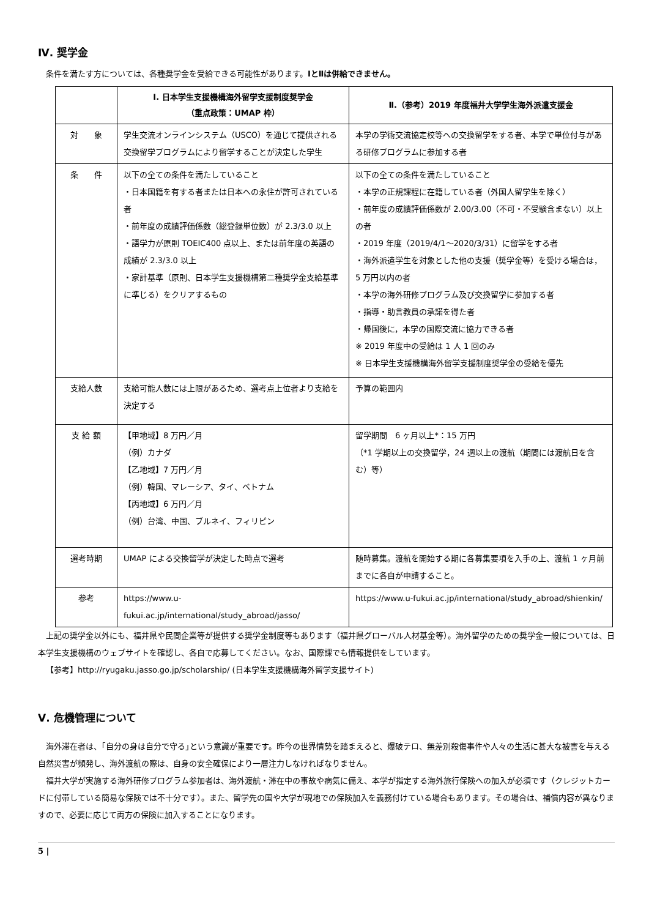Ⅳ. 奨学金
条件を満たす方については、各種奨学金を受給できる可能性があります。ⅠとⅡは併給できません。
| | Ⅰ. 日本学生支援機構海外留学支援制度奨学金 （重点政策：UMAP 枠） | Ⅱ.（参考）2019 年度福井大学学生海外派遣支援金 |
| --- | --- | --- |
| 対 象 | 学生交流オンラインシステム（USCO）を通じて提供される交換留学プログラムにより留学することが決定した学生 | 本学の学術交流協定校等への交換留学をする者、本学で単位付与がある研修プログラムに参加する者 |
| 条 件 | 以下の全ての条件を満たしていること ・日本国籍を有する者または日本への永住が許可されている者 ・前年度の成績評価係数（総登録単位数）が 2.3/3.0 以上 ・語学力が原則 TOEIC400 点以上、または前年度の英語の成績が 2.3/3.0 以上 ・家計基準（原則、日本学生支援機構第二種奨学金支給基準に準じる）をクリアするもの | 以下の全ての条件を満たしていること ・本学の正規課程に在籍している者（外国人留学生を除く） ・前年度の成績評価係数が 2.00/3.00（不可・不受験含まない）以上の者 ・2019 年度（2019/4/1～2020/3/31）に留学をする者 ・海外派遣学生を対象とした他の支援（奨学金等）を受ける場合は，5 万円以内の者 ・本学の海外研修プログラム及び交換留学に参加する者 ・指導・助言教員の承諾を得た者 ・帰国後に，本学の国際交流に協力できる者 ※ 2019 年度中の受給は 1 人 1 回のみ ※ 日本学生支援機構海外留学支援制度奨学金の受給を優先 |
| 支給人数 | 支給可能人数には上限があるため、選考点上位者より支給を決定する | 予算の範囲内 |
| 支 給 額 | 【甲地域】8 万円／月 （例）カナダ 【乙地域】7 万円／月 （例）韓国、マレーシア、タイ、ベトナム 【丙地域】6 万円／月 （例）台湾、中国、ブルネイ、フィリピン | 留学期間 6 ヶ月以上*：15 万円 （*1 学期以上の交換留学，24 週以上の渡航（期間には渡航日を含む）等） |
| 選考時期 | UMAP による交換留学が決定した時点で選考 | 随時募集。渡航を開始する期に各募集要項を入手の上、渡航 1 ヶ月前までに各自が申請すること。 |
| 参考 | https://www.u-fukui.ac.jp/international/study_abroad/jasso/ | https://www.u-fukui.ac.jp/international/study_abroad/shienkin/ |
上記の奨学金以外にも、福井県や民間企業等が提供する奨学金制度等もあります（福井県グローバル人材基金等）。海外留学のための奨学金一般については、日本学生支援機構のウェブサイトを確認し、各自で応募してください。なお、国際課でも情報提供をしています。
【参考】http://ryugaku.jasso.go.jp/scholarship/ (日本学生支援機構海外留学支援サイト)
Ⅴ. 危機管理について
海外滞在者は、｢自分の身は自分で守る｣という意識が重要です。昨今の世界情勢を踏まえると、爆破テロ、無差別殺傷事件や人々の生活に甚大な被害を与える自然災害が頻発し、海外渡航の際は、自身の安全確保により一層注力しなければなりません。
福井大学が実施する海外研修プログラム参加者は、海外渡航・滞在中の事故や病気に備え、本学が指定する海外旅行保険への加入が必須です（クレジットカードに付帯している簡易な保険では不十分です）。また、留学先の国や大学が現地での保険加入を義務付けている場合もあります。その場合は、補償内容が異なりますので、必要に応じて両方の保険に加入することになります。
5 |